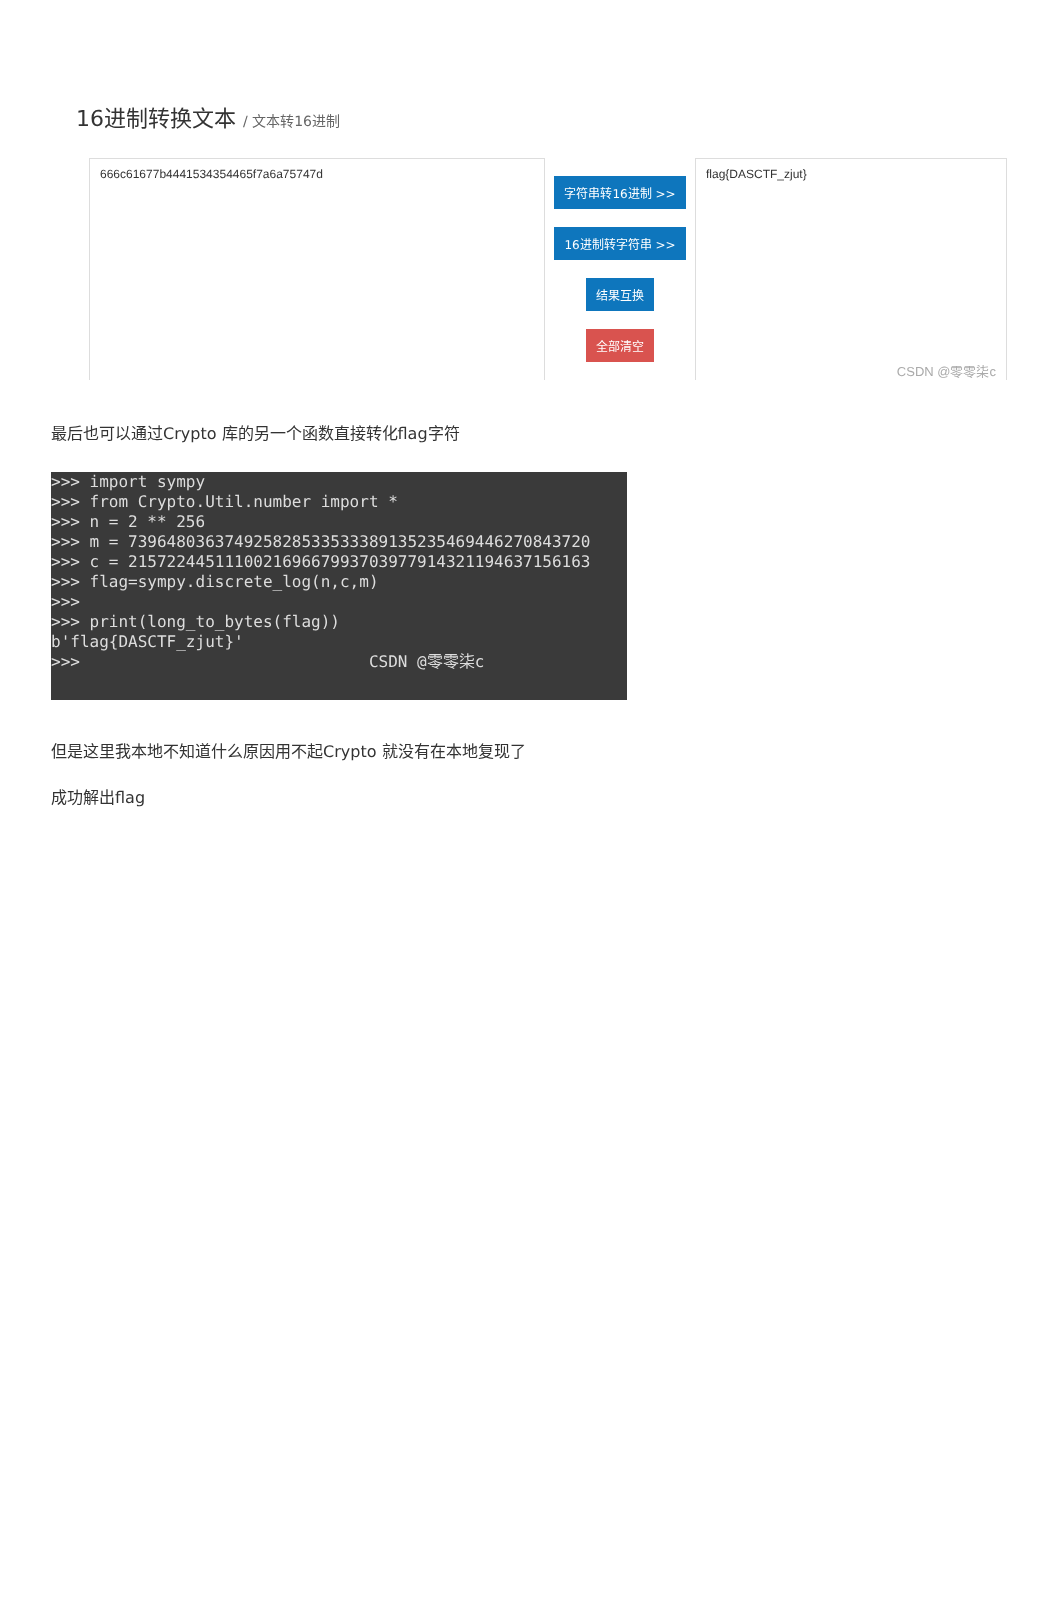16进制转换文本 / 文本转16进制
666c61677b4441534354465f7a6a75747d
字符串转16进制 >>
16进制转字符串 >>
结果互换
全部清空
flag{DASCTF_zjut}
CSDN @零零柒c
最后也可以通过Crypto 库的另一个函数直接转化flag字符
>>> import sympy >>> from Crypto.Util.number import * >>> n = 2 ** 256 >>> m = 739648036374925828533533389135235469446270843720 >>> c = 215722445111002169667993703977914321194637156163 >>> flag=sympy.discrete_log(n,c,m) >>> >>> print(long_to_bytes(flag)) b'flag{DASCTF_zjut}' >>> CSDN @零零柒c
但是这里我本地不知道什么原因用不起Crypto 就没有在本地复现了
成功解出flag